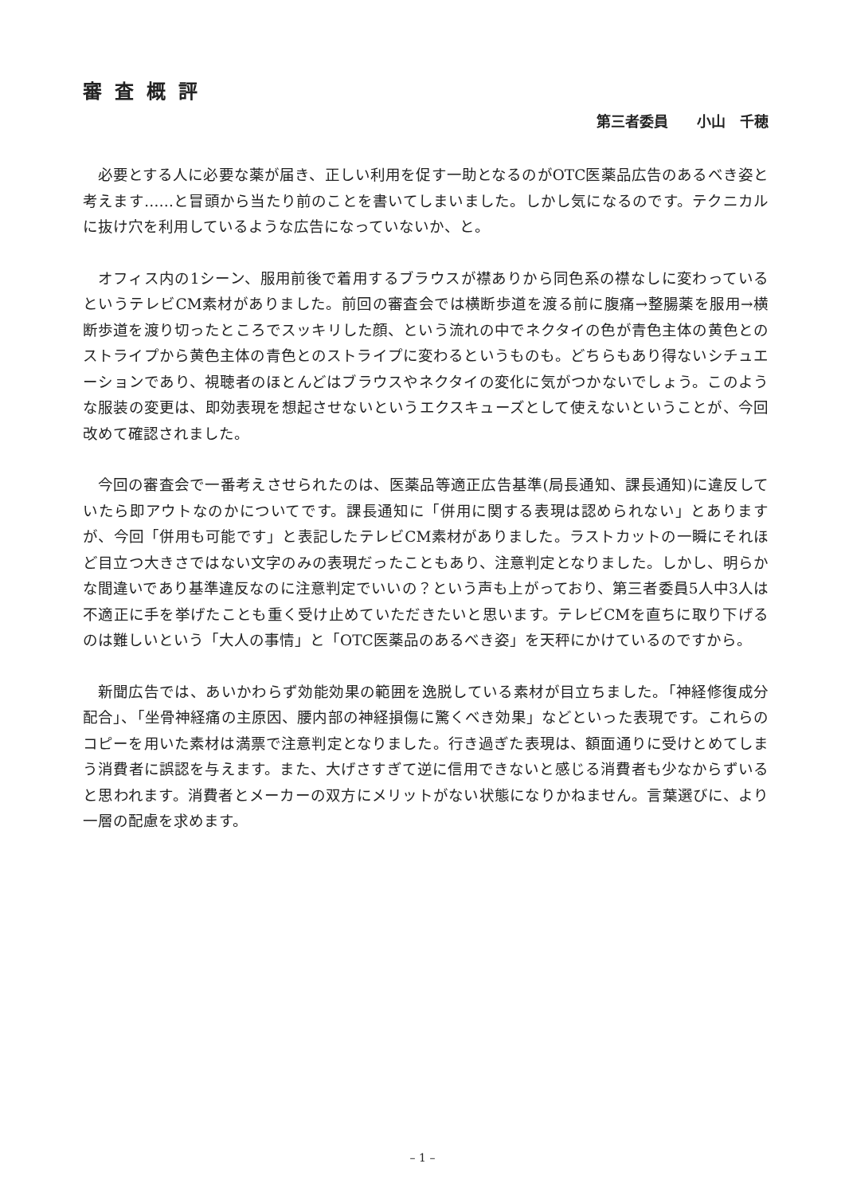審査概評
第三者委員　　小山　千穂
必要とする人に必要な薬が届き、正しい利用を促す一助となるのがOTC医薬品広告のあるべき姿と考えます……と冒頭から当たり前のことを書いてしまいました。しかし気になるのです。テクニカルに抜け穴を利用しているような広告になっていないか、と。
オフィス内の1シーン、服用前後で着用するブラウスが襟ありから同色系の襟なしに変わっているというテレビCM素材がありました。前回の審査会では横断歩道を渡る前に腹痛→整腸薬を服用→横断歩道を渡り切ったところでスッキリした顔、という流れの中でネクタイの色が青色主体の黄色とのストライプから黄色主体の青色とのストライプに変わるというものも。どちらもあり得ないシチュエーションであり、視聴者のほとんどはブラウスやネクタイの変化に気がつかないでしょう。このような服装の変更は、即効表現を想起させないというエクスキューズとして使えないということが、今回改めて確認されました。
今回の審査会で一番考えさせられたのは、医薬品等適正広告基準(局長通知、課長通知)に違反していたら即アウトなのかについてです。課長通知に「併用に関する表現は認められない」とありますが、今回「併用も可能です」と表記したテレビCM素材がありました。ラストカットの一瞬にそれほど目立つ大きさではない文字のみの表現だったこともあり、注意判定となりました。しかし、明らかな間違いであり基準違反なのに注意判定でいいの？という声も上がっており、第三者委員5人中3人は不適正に手を挙げたことも重く受け止めていただきたいと思います。テレビCMを直ちに取り下げるのは難しいという「大人の事情」と「OTC医薬品のあるべき姿」を天秤にかけているのですから。
新聞広告では、あいかわらず効能効果の範囲を逸脱している素材が目立ちました。「神経修復成分配合」、「坐骨神経痛の主原因、腰内部の神経損傷に驚くべき効果」などといった表現です。これらのコピーを用いた素材は満票で注意判定となりました。行き過ぎた表現は、額面通りに受けとめてしまう消費者に誤認を与えます。また、大げさすぎて逆に信用できないと感じる消費者も少なからずいると思われます。消費者とメーカーの双方にメリットがない状態になりかねません。言葉選びに、より一層の配慮を求めます。
– 1 –